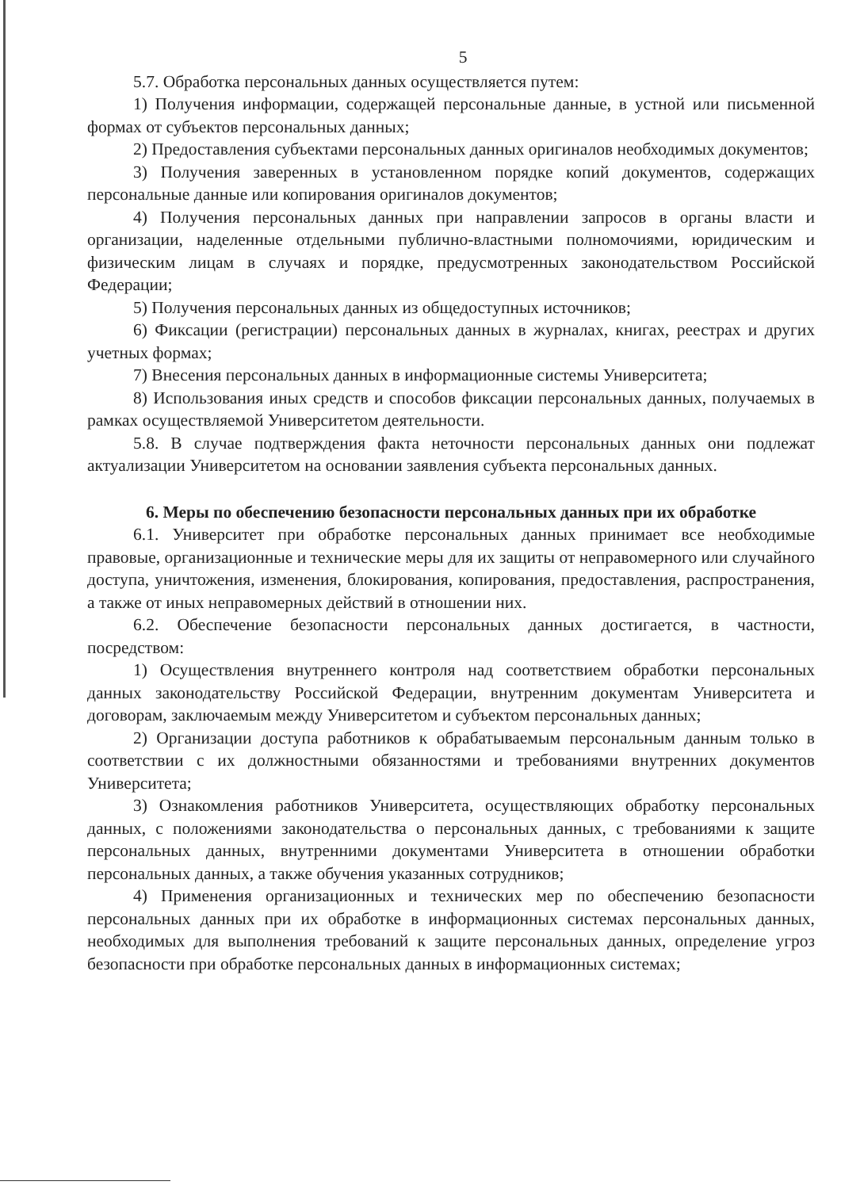5
5.7. Обработка персональных данных осуществляется путем:
1) Получения информации, содержащей персональные данные, в устной или письменной формах от субъектов персональных данных;
2) Предоставления субъектами персональных данных оригиналов необходимых документов;
3) Получения заверенных в установленном порядке копий документов, содержащих персональные данные или копирования оригиналов документов;
4) Получения персональных данных при направлении запросов в органы власти и организации, наделенные отдельными публично-властными полномочиями, юридическим и физическим лицам в случаях и порядке, предусмотренных законодательством Российской Федерации;
5) Получения персональных данных из общедоступных источников;
6) Фиксации (регистрации) персональных данных в журналах, книгах, реестрах и других учетных формах;
7) Внесения персональных данных в информационные системы Университета;
8) Использования иных средств и способов фиксации персональных данных, получаемых в рамках осуществляемой Университетом деятельности.
5.8. В случае подтверждения факта неточности персональных данных они подлежат актуализации Университетом на основании заявления субъекта персональных данных.
6. Меры по обеспечению безопасности персональных данных при их обработке
6.1. Университет при обработке персональных данных принимает все необходимые правовые, организационные и технические меры для их защиты от неправомерного или случайного доступа, уничтожения, изменения, блокирования, копирования, предоставления, распространения, а также от иных неправомерных действий в отношении них.
6.2. Обеспечение безопасности персональных данных достигается, в частности, посредством:
1) Осуществления внутреннего контроля над соответствием обработки персональных данных законодательству Российской Федерации, внутренним документам Университета и договорам, заключаемым между Университетом и субъектом персональных данных;
2) Организации доступа работников к обрабатываемым персональным данным только в соответствии с их должностными обязанностями и требованиями внутренних документов Университета;
3) Ознакомления работников Университета, осуществляющих обработку персональных данных, с положениями законодательства о персональных данных, с требованиями к защите персональных данных, внутренними документами Университета в отношении обработки персональных данных, а также обучения указанных сотрудников;
4) Применения организационных и технических мер по обеспечению безопасности персональных данных при их обработке в информационных системах персональных данных, необходимых для выполнения требований к защите персональных данных, определение угроз безопасности при обработке персональных данных в информационных системах;